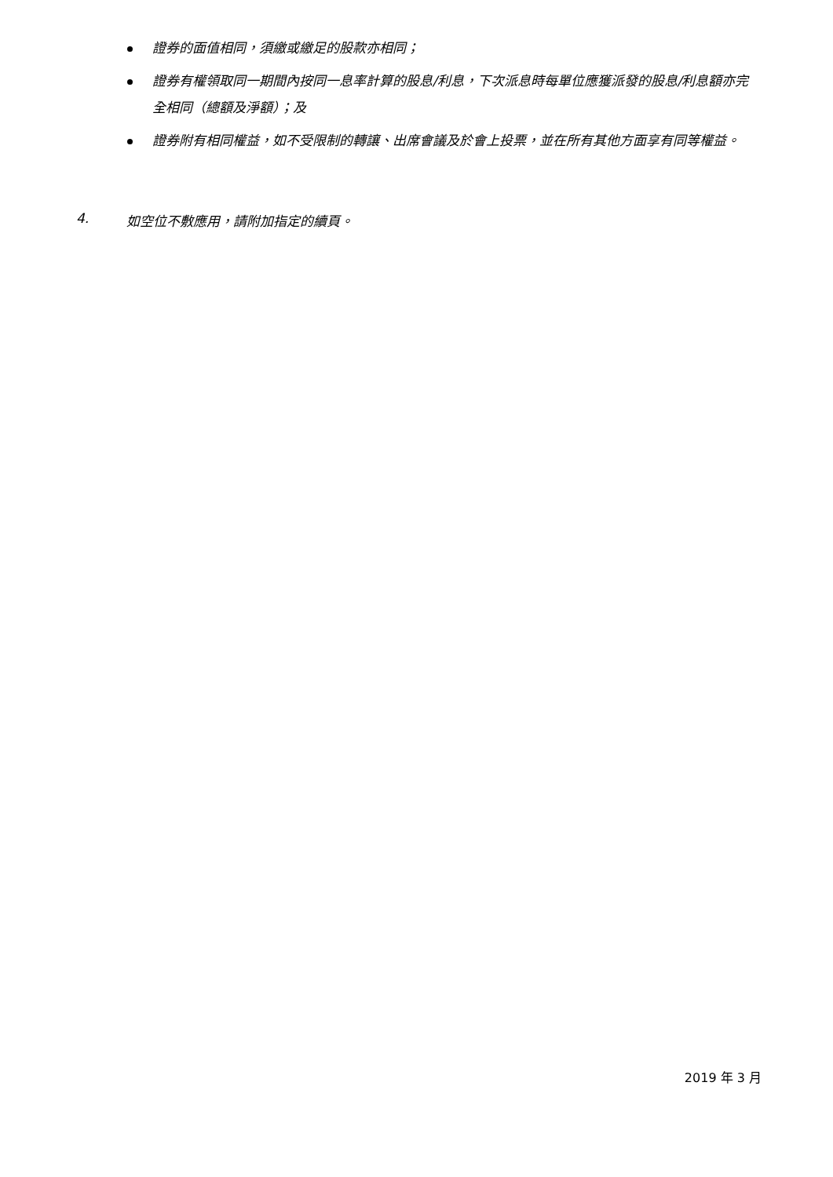證券的面值相同，須繳或繳足的股款亦相同；
證券有權領取同一期間內按同一息率計算的股息/利息，下次派息時每單位應獲派發的股息/利息額亦完全相同（總額及淨額）；及
證券附有相同權益，如不受限制的轉讓、出席會議及於會上投票，並在所有其他方面享有同等權益。
4. 如空位不敷應用，請附加指定的續頁。
2019 年 3 月